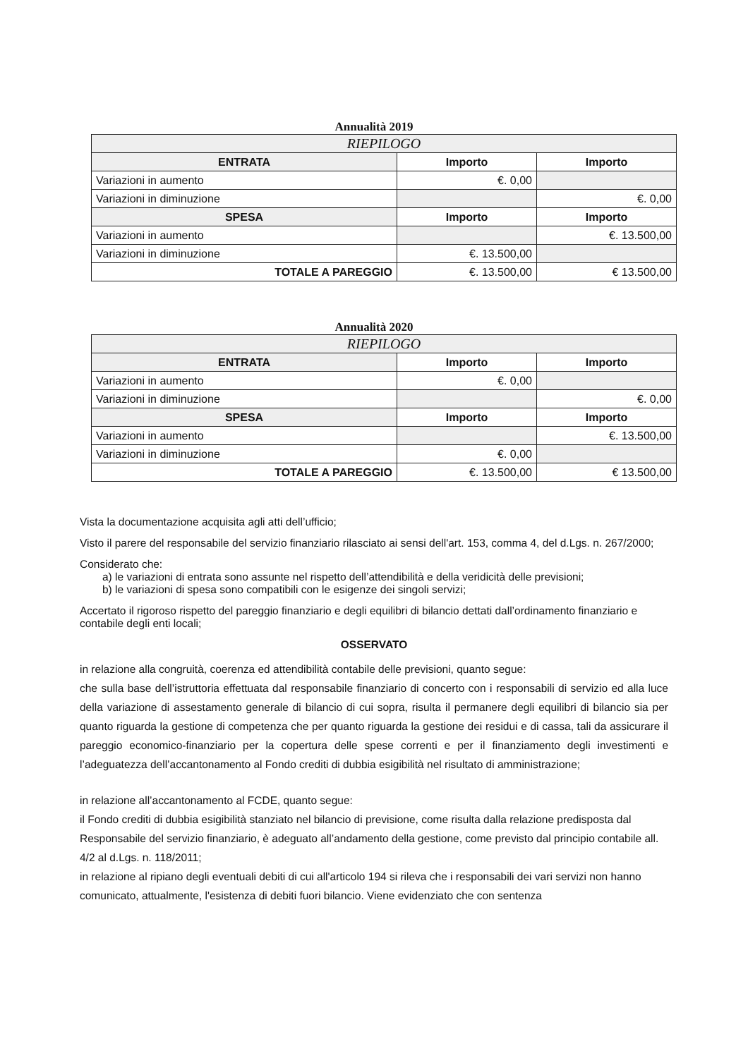Annualità 2019
| RIEPILOGO | | |
| --- | --- | --- |
| ENTRATA | Importo | Importo |
| Variazioni in aumento | €. 0,00 | |
| Variazioni in diminuzione | | €. 0,00 |
| SPESA | Importo | Importo |
| Variazioni in aumento | | €. 13.500,00 |
| Variazioni in diminuzione | €. 13.500,00 | |
| TOTALE A PAREGGIO | €. 13.500,00 | € 13.500,00 |
Annualità 2020
| RIEPILOGO | | |
| --- | --- | --- |
| ENTRATA | Importo | Importo |
| Variazioni in aumento | €. 0,00 | |
| Variazioni in diminuzione | | €. 0,00 |
| SPESA | Importo | Importo |
| Variazioni in aumento | | €. 13.500,00 |
| Variazioni in diminuzione | €. 0,00 | |
| TOTALE A PAREGGIO | €. 13.500,00 | € 13.500,00 |
Vista la documentazione acquisita agli atti dell’ufficio;
Visto il parere del responsabile del servizio finanziario rilasciato ai sensi dell'art. 153, comma 4, del d.Lgs. n. 267/2000;
Considerato che:
a) le variazioni di entrata sono assunte nel rispetto dell’attendibilità e della veridicità delle previsioni;
b) le variazioni di spesa sono compatibili con le esigenze dei singoli servizi;
Accertato il rigoroso rispetto del pareggio finanziario e degli equilibri di bilancio dettati dall’ordinamento finanziario e contabile degli enti locali;
OSSERVATO
in relazione alla congruità, coerenza ed attendibilità contabile delle previsioni, quanto segue:
che sulla base dell’istruttoria effettuata dal responsabile finanziario di concerto con i responsabili di servizio ed alla luce della variazione di assestamento generale di bilancio di cui sopra, risulta il permanere degli equilibri di bilancio sia per quanto riguarda la gestione di competenza che per quanto riguarda la gestione dei residui e di cassa, tali da assicurare il pareggio economico-finanziario per la copertura delle spese correnti e per il finanziamento degli investimenti e l’adeguatezza dell’accantonamento al Fondo crediti di dubbia esigibilità nel risultato di amministrazione;
in relazione all’accantonamento al FCDE, quanto segue:
il Fondo crediti di dubbia esigibilità stanziato nel bilancio di previsione, come risulta dalla relazione predisposta dal Responsabile del servizio finanziario, è adeguato all’andamento della gestione, come previsto dal principio contabile all. 4/2 al d.Lgs. n. 118/2011;
in relazione al ripiano degli eventuali debiti di cui all'articolo 194 si rileva che i responsabili dei vari servizi non hanno comunicato, attualmente, l'esistenza di debiti fuori bilancio. Viene evidenziato che con sentenza